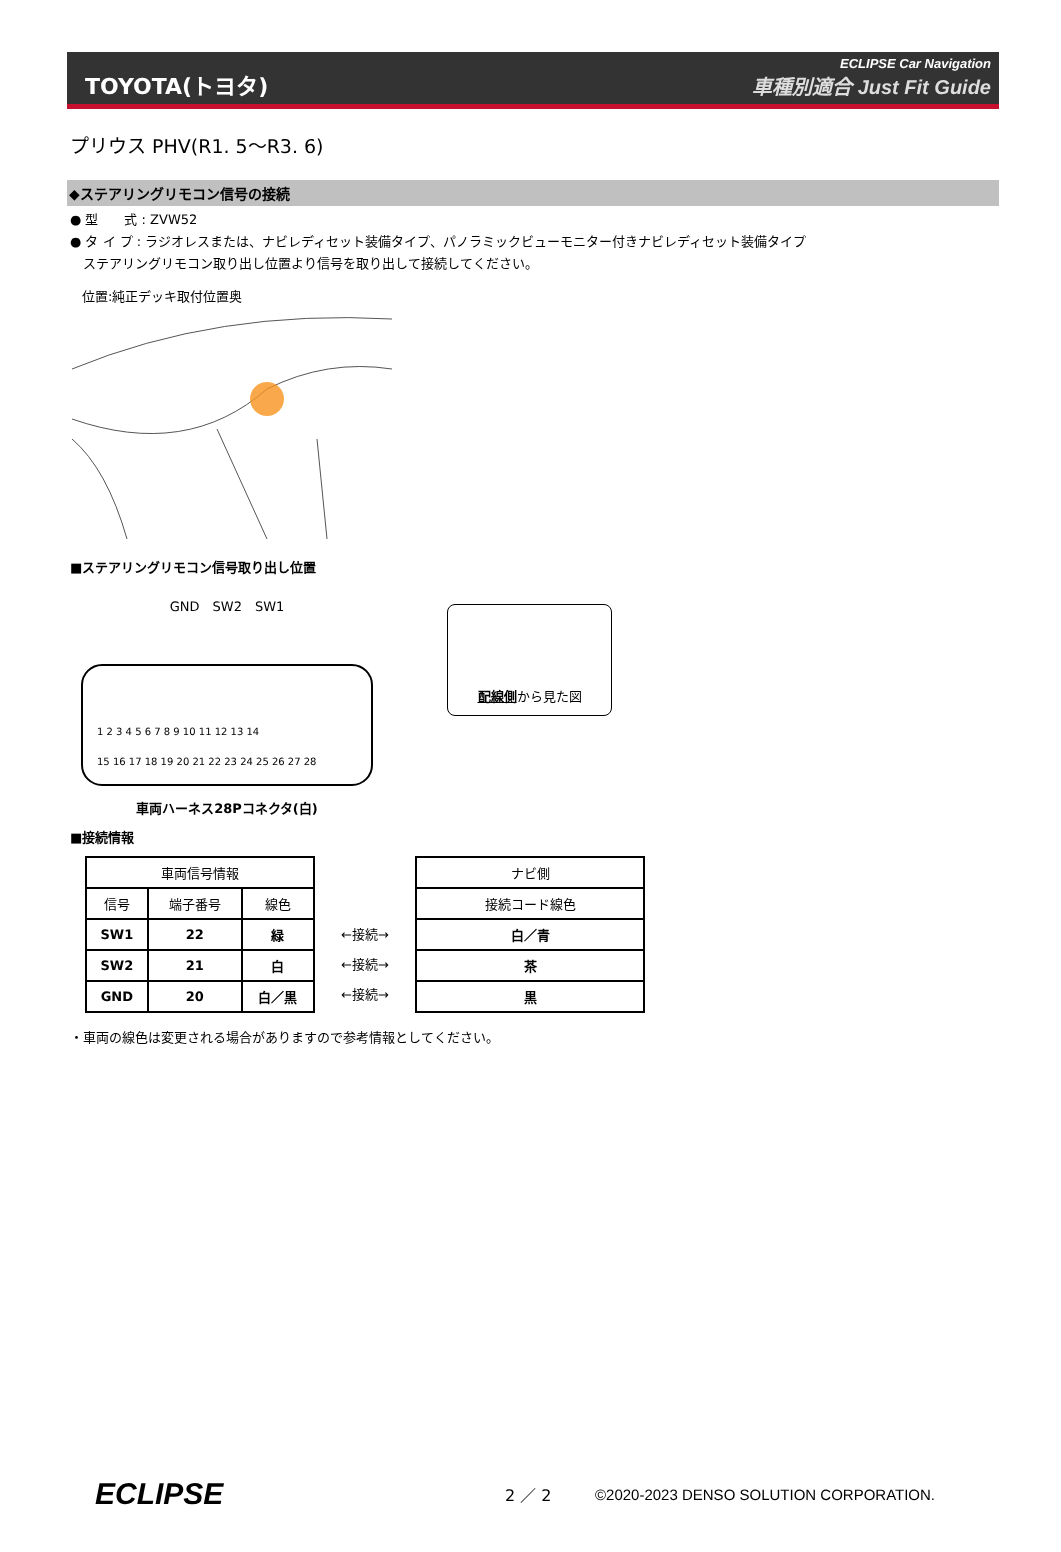TOYOTA(トヨタ)
ECLIPSE Car Navigation
車種別適合 Just Fit Guide
プリウス PHV(R1. 5～R3. 6)
◆ステアリングリモコン信号の接続
● 型　　式 : ZVW52
● タ イ プ : ラジオレスまたは、ナビレディセット装備タイプ、パノラミックビューモニター付きナビレディセット装備タイプ
　ステアリングリモコン取り出し位置より信号を取り出して接続してください。
位置:純正デッキ取付位置奥
■ステアリングリモコン信号取り出し位置
GND　SW2　SW1
1 2 3 4 5 6 7 8 9 10 11 12 13 14
15 16 17 18 19 20 21 22 23 24 25 26 27 28
車両ハーネス28Pコネクタ(白)
配線側から見た図
■接続情報
| 車両信号情報 | | |
| --- | --- | --- |
| 信号 | 端子番号 | 線色 |
| SW1 | 22 | 緑 |
| SW2 | 21 | 白 |
| GND | 20 | 白／黒 |
←接続→
←接続→
←接続→
| ナビ側 |
| --- |
| 接続コード線色 |
| 白／青 |
| 茶 |
| 黒 |
・車両の線色は変更される場合がありますので参考情報としてください。
ECLIPSE
2 ／ 2
©2020-2023 DENSO SOLUTION CORPORATION.